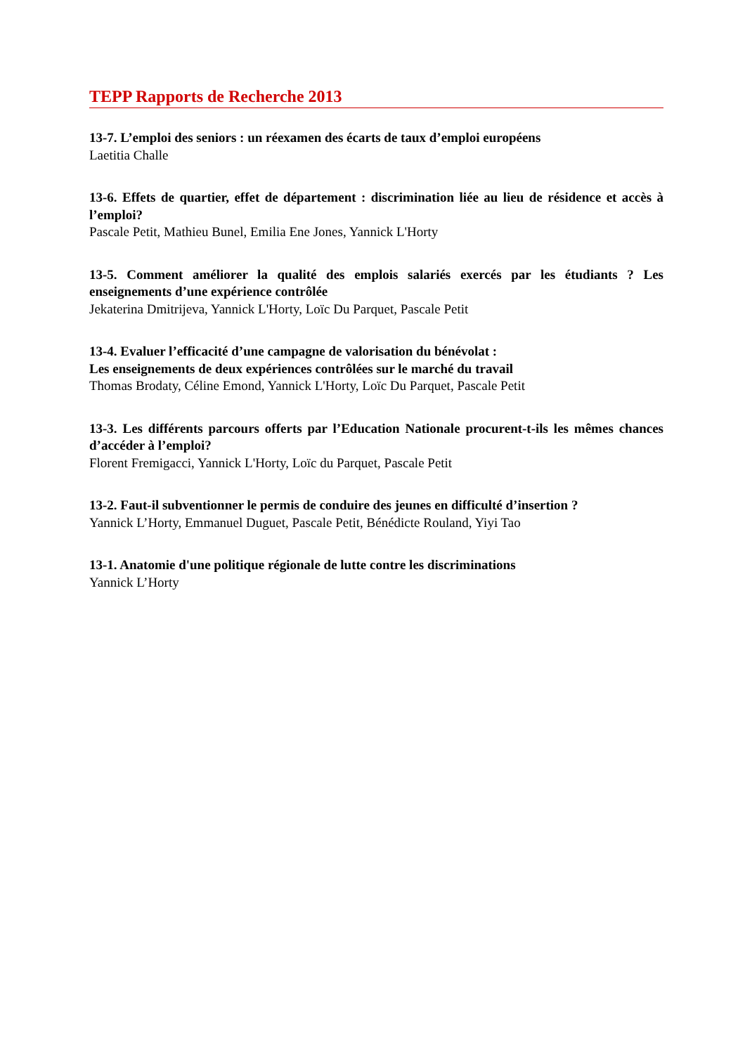TEPP Rapports de Recherche 2013
13-7. L’emploi des seniors : un réexamen des écarts de taux d’emploi européens
Laetitia Challe
13-6. Effets de quartier, effet de département : discrimination liée au lieu de résidence et accès à l’emploi?
Pascale Petit, Mathieu Bunel, Emilia Ene Jones, Yannick L'Horty
13-5. Comment améliorer la qualité des emplois salariés exercés par les étudiants ? Les enseignements d’une expérience contrôlée
Jekaterina Dmitrijeva, Yannick L'Horty, Loïc Du Parquet, Pascale Petit
13-4. Evaluer l’efficacité d’une campagne de valorisation du bénévolat :
Les enseignements de deux expériences contrôlées sur le marché du travail
Thomas Brodaty, Céline Emond, Yannick L'Horty, Loïc Du Parquet, Pascale Petit
13-3. Les différents parcours offerts par l’Education Nationale procurent-t-ils les mêmes chances d’accéder à l’emploi?
Florent Fremigacci, Yannick L'Horty, Loïc du Parquet, Pascale Petit
13-2. Faut-il subventionner le permis de conduire des jeunes en difficulté d’insertion ?
Yannick L’Horty, Emmanuel Duguet, Pascale Petit, Bénédicte Rouland, Yiyi Tao
13-1. Anatomie d'une politique régionale de lutte contre les discriminations
Yannick L’Horty